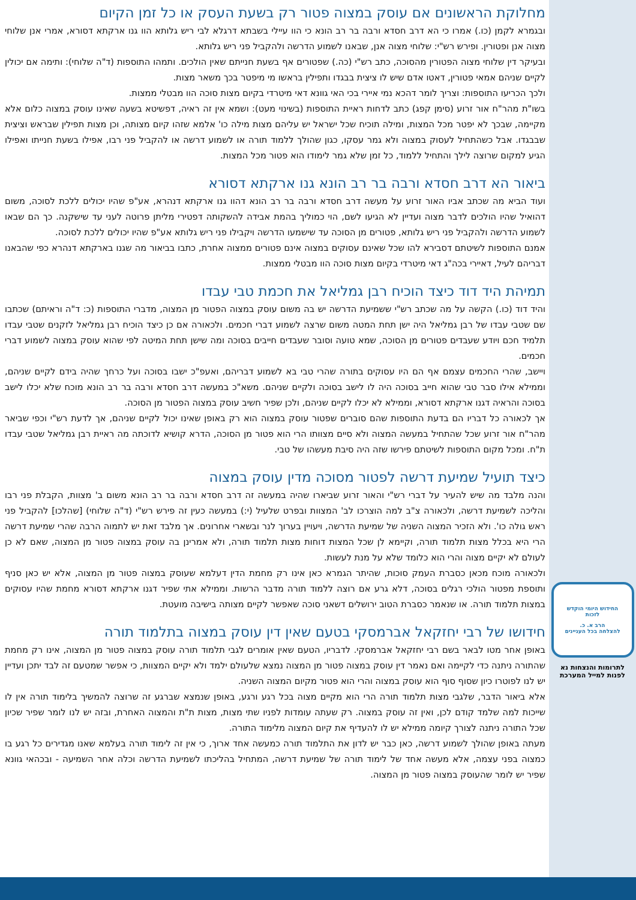מחלוקת הראשונים אם עוסק במצוה פטור רק בשעת העסק או כל זמן הקיום
ובגמרא לקמן (כו.) אמרו כי הא דרב חסדא ורבה בר רב הונא כי הוו עיילי בשבתא דרגלא לבי ריש גלותא הוו גנו ארקתא דסורא, אמרי אנן שלוחי מצוה אנן ופטורין. ופירש רש"י: שלוחי מצוה אנן, שבאנו לשמוע הדרשה ולהקביל פני ריש גלותא.
ובעיקר דין שלוחי מצוה הפטורין מהסוכה, כתב רש"י (כה.) שפטורים אף בשעת חנייתם שאין הולכים. ותמהו התוספות (ד"ה שלוחי): ותימה אם יכולין לקיים שניהם אמאי פטורין, דאטו אדם שיש לו ציצית בבגדו ותפילין בראשו מי מיפטר בכך משאר מצות.
ולכך הכריעו התוספות: וצריך לומר דהכא נמי איירי בכי האי גוונא דאי מיטרדי בקיום מצות סוכה הוו מבטלי ממצות.
בשו"ת מהר"ח אור זרוע (סימן קפג) כתב לדחות ראיית התוספות (בשינוי מעט): ושמא אין זה ראיה, דפשיטא בשעה שאינו עוסק במצוה כלום אלא מקיימה, שבכך לא יפטר מכל המצות, ומילה תוכיח שכל ישראל יש עליהם מצות מילה כו' אלמא שזהו קיום מצותה, וכן מצות תפילין שבראש וציצית שבבגדו. אבל כשהתחיל לעסוק במצוה ולא גמר עסקו, כגון שהולך ללמוד תורה או לשמוע דרשה או להקביל פני רבו, אפילו בשעת חנייתו ואפילו הגיע למקום שרוצה לילך והתחיל ללמוד, כל זמן שלא גמר לימודו הוא פטור מכל המצות.
ביאור הא דרב חסדא ורבה בר רב הונא גנו ארקתא דסורא
ועוד הביא מה שכתב אביו האור זרוע על מעשה דרב חסדא ורבה בר רב הונא דהוו גנו ארקתא דנהרא, אע"פ שהיו יכולים ללכת לסוכה, משום דהואיל שהיו הולכים לדבר מצוה ועדיין לא הגיעו לשם, הוי כמוליך בהמת אבידה להשקותה דפטירי מליתן פרוטה לעני עד שישקנה. כך הם שבאו לשמוע הדרשה ולהקביל פני ריש גלותא, פטורים מן הסוכה עד שישמעו הדרשה ויקבילו פני ריש גלותא אע"פ שהיו יכולים ללכת לסוכה.
אמנם התוספות לשיטתם דסבירא להו שכל שאינם עסוקים במצוה אינם פטורים ממצוה אחרת, כתבו בביאור מה שגנו בארקתא דנהרא כפי שהבאנו דבריהם לעיל, דאיירי בכה"ג דאי מיטרדי בקיום מצות סוכה הוו מבטלי ממצות.
תמיהת היד דוד כיצד הוכיח רבן גמליאל את חכמת טבי עבדו
והיד דוד (כו.) הקשה על מה שכתב רש"י ששמיעת הדרשה יש בה משום עוסק במצוה הפטור מן המצוה, מדברי התוספות (כ: ד"ה וראיתם) שכתבו שם שטבי עבדו של רבן גמליאל היה ישן תחת המטה משום שרצה לשמוע דברי חכמים. ולכאורה אם כן כיצד הוכיח רבן גמליאל לזקנים שטבי עבדו תלמיד חכם ויודע שעבדים פטורים מן הסוכה, שמא טועה וסובר שעבדים חייבים בסוכה ומה שישן תחת המיטה לפי שהוא עוסק במצוה לשמוע דברי חכמים.
ויישב, שהרי החכמים עצמם אף הם היו עסוקים בתורה שהרי טבי בא לשמוע דבריהם, ואעפ"כ ישבו בסוכה ועל כרחך שהיה בידם לקיים שניהם, וממילא אילו סבר טבי שהוא חייב בסוכה היה לו לישב בסוכה ולקיים שניהם. משא"כ במעשה דרב חסדא ורבה בר רב הונא מוכח שלא יכלו לישב בסוכה והראיה דגנו ארקתא דסורא, וממילא לא יכלו לקיים שניהם, ולכן שפיר חשיב עוסק במצוה הפטור מן הסוכה.
אך לכאורה כל דבריו הם בדעת התוספות שהם סוברים שפטור עוסק במצוה הוא רק באופן שאינו יכול לקיים שניהם, אך לדעת רש"י וכפי שביאר מהר"ח אור זרוע שכל שהתחיל במעשה המצוה ולא סיים מצוותו הרי הוא פטור מן הסוכה, הדרא קושיא לדוכתה מה ראיית רבן גמליאל שטבי עבדו ת"ח. ומכל מקום התוספות לשיטתם פירשו שזה היה סיבת מעשהו של טבי.
כיצד תועיל שמיעת דרשה לפטור מסוכה מדין עוסק במצוה
והנה מלבד מה שיש להעיר על דברי רש"י והאור זרוע שביארו שהיה במעשה זה דרב חסדא ורבה בר רב הונא משום ב' מצוות, הקבלת פני רבו והליכה לשמיעת דרשה, ולכאורה צ"ב למה הוצרכו לב' המצוות ובפרט שלעיל (י:) במעשה כעין זה פירש רש"י (ד"ה שלוחי) [שהלכו] להקביל פני ראש גולה כו'. ולא הזכיר המצוה השניה של שמיעת הדרשה, ויעויין בערוך לנר ובשארי אחרונים. אך מלבד זאת יש לתמוה הרבה שהרי שמיעת דרשה הרי היא בכלל מצות תלמוד תורה, וקיימא לן שכל המצות דוחות מצות תלמוד תורה, ולא אמרינן בה עוסק במצוה פטור מן המצוה, שאם לא כן לעולם לא יקיים מצוה והרי הוא כלומד שלא על מנת לעשות.
ולכאורה מוכח מכאן כסברת העמק סוכות, שהיתר הגמרא כאן אינו רק מחמת הדין דעלמא שעוסק במצוה פטור מן המצוה, אלא יש כאן סניף ותוספת מפטור הולכי רגלים בסוכה, דלא גרע אם רוצה ללמוד תורה מדבר הרשות. וממילא אתי שפיר דגנו ארקתא דסורא מחמת שהיו עסוקים במצות תלמוד תורה. או שנאמר כסברת הטוב ירושלים דשאני סוכה שאפשר לקיים מצותה בישיבה מועטת.
חידושו של רבי יחזקאל אברמסקי בטעם שאין דין עוסק במצוה בתלמוד תורה
באופן אחר מטו לבאר בשם רבי יחזקאל אברמסקי. לדבריו, הטעם שאין אומרים לגבי תלמוד תורה עוסק במצוה פטור מן המצוה, אינו רק מחמת שהתורה ניתנה כדי לקיימה ואם נאמר דין עוסק במצוה פטור מן המצוה נמצא שלעולם ילמד ולא יקיים המצוות, כי אפשר שמטעם זה לבד יתכן ועדיין יש לנו לפוטרו כיון שסוף סוף הוא עוסק במצוה והרי הוא פטור מקיום המצוה השניה.
אלא ביאור הדבר, שלגבי מצות תלמוד תורה הרי הוא מקיים מצוה בכל רגע ורגע, באופן שנמצא שברגע זה שרוצה להמשיך בלימוד תורה אין לו שייכות למה שלמד קודם לכן, ואין זה עוסק במצוה. רק שעתה עומדות לפניו שתי מצות, מצות ת"ת והמצוה האחרת, ובזה יש לנו לומר שפיר שכיון שכל התורה ניתנה לצורך קיומה ממילא יש לו להעדיף את קיום המצוה מלימוד התורה.
מעתה באופן שהולך לשמוע דרשה, כאן כבר יש לדון את התלמוד תורה כמעשה אחד ארוך, כי אין זה לימוד תורה בעלמא שאנו מגדירים כל רגע בו כמצוה בפני עצמה, אלא מעשה אחד של לימוד תורה של שמיעת דרשה, המתחיל בהליכתו לשמיעת הדרשה וכלה אחר השמיעה - ובכהאי גוונא שפיר יש לומר שהעוסק במצוה פטור מן המצוה.
החידוש היומי הוקדש
לזכות
הרב א. כ.
להצלחה בכל העניינים
לתרומות והנצחות נא
לפנות למייל המערכת